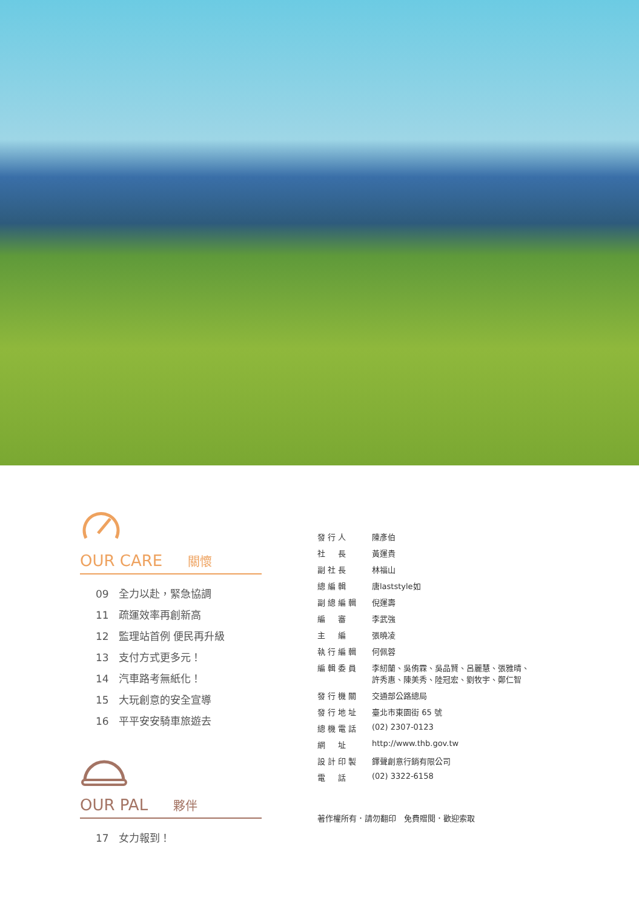OUR CARE 關懷
09 全力以赴，緊急協調
11 疏運效率再創新高
12 監理站首例 便民再升級
13 支付方式更多元！
14 汽車路考無紙化！
15 大玩創意的安全宣導
16 平平安安騎車旅遊去
OUR PAL 夥伴
17 女力報到！
| 發行人 | 陳彥伯 |
| 社 長 | 黃運貴 |
| 副社長 | 林福山 |
| 總編輯 | 唐laststyle如 |
| 副總編輯 | 倪運壽 |
| 編 審 | 李武強 |
| 主 編 | 張曉凌 |
| 執行編輯 | 何佩蓉 |
| 編輯委員 | 李紉蘭、吳侑霖、吳品賢、呂麗慧、張雅晴、 許秀惠、陳美秀、陸冠宏、劉牧宇、鄭仁智 |
| 發行機關 | 交通部公路總局 |
| 發行地址 | 臺北市東園街 65 號 |
| 總機電話 | (02) 2307-0123 |
| 網 址 | http://www.thb.gov.tw |
| 設計印製 | 鐸聲創意行銷有限公司 |
| 電 話 | (02) 3322-6158 |
著作權所有．請勿翻印　免費贈閱．歡迎索取